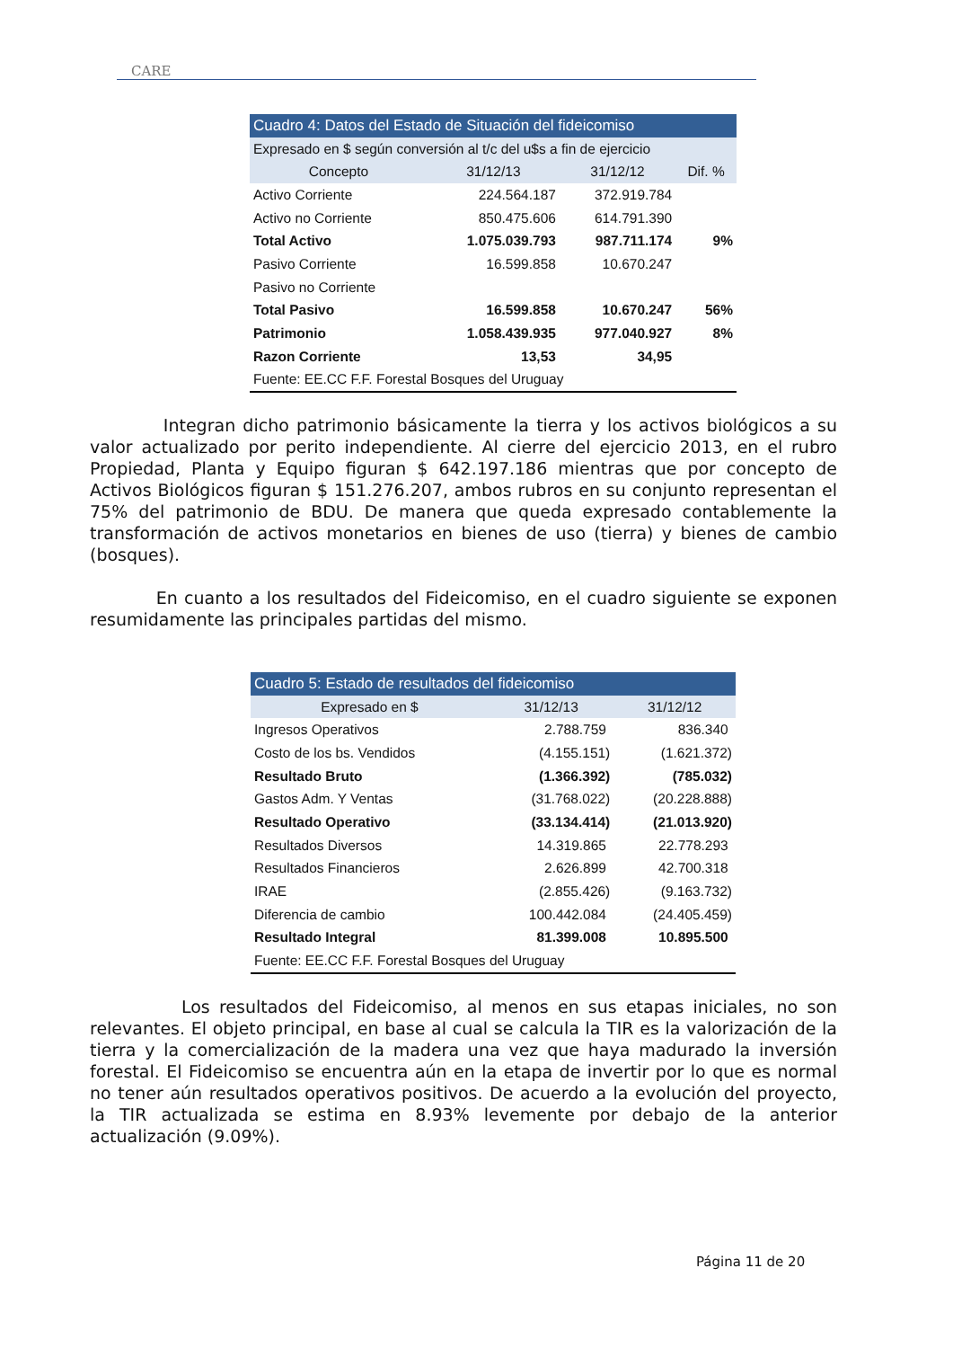CARE
| Cuadro 4: Datos del Estado de Situación del fideicomiso | | | |
| --- | --- | --- | --- |
| Expresado en $ según conversión al t/c del u$s a fin de ejercicio | | | |
| Concepto | 31/12/13 | 31/12/12 | Dif. % |
| Activo Corriente | 224.564.187 | 372.919.784 | |
| Activo no Corriente | 850.475.606 | 614.791.390 | |
| Total Activo | 1.075.039.793 | 987.711.174 | 9% |
| Pasivo Corriente | 16.599.858 | 10.670.247 | |
| Pasivo no Corriente | | | |
| Total Pasivo | 16.599.858 | 10.670.247 | 56% |
| Patrimonio | 1.058.439.935 | 977.040.927 | 8% |
| Razon Corriente | 13,53 | 34,95 | |
| Fuente: EE.CC F.F. Forestal Bosques del Uruguay | | | |
Integran dicho patrimonio básicamente la tierra y los activos biológicos a su valor actualizado por perito independiente. Al cierre del ejercicio 2013, en el rubro Propiedad, Planta y Equipo figuran $ 642.197.186 mientras que por concepto de Activos Biológicos figuran $ 151.276.207, ambos rubros en su conjunto representan el 75% del patrimonio de BDU. De manera que queda expresado contablemente la transformación de activos monetarios en bienes de uso (tierra) y bienes de cambio (bosques).
En cuanto a los resultados del Fideicomiso, en el cuadro siguiente se exponen resumidamente las principales partidas del mismo.
| Cuadro 5: Estado de resultados del fideicomiso | | |
| --- | --- | --- |
| Expresado en $ | 31/12/13 | 31/12/12 |
| Ingresos Operativos | 2.788.759 | 836.340 |
| Costo de los bs. Vendidos | (4.155.151) | (1.621.372) |
| Resultado Bruto | (1.366.392) | (785.032) |
| Gastos Adm. Y Ventas | (31.768.022) | (20.228.888) |
| Resultado Operativo | (33.134.414) | (21.013.920) |
| Resultados Diversos | 14.319.865 | 22.778.293 |
| Resultados Financieros | 2.626.899 | 42.700.318 |
| IRAE | (2.855.426) | (9.163.732) |
| Diferencia de cambio | 100.442.084 | (24.405.459) |
| Resultado Integral | 81.399.008 | 10.895.500 |
| Fuente: EE.CC F.F. Forestal Bosques del Uruguay | | |
Los resultados del Fideicomiso, al menos en sus etapas iniciales, no son relevantes. El objeto principal, en base al cual se calcula la TIR es la valorización de la tierra y la comercialización de la madera una vez que haya madurado la inversión forestal. El Fideicomiso se encuentra aún en la etapa de invertir por lo que es normal no tener aún resultados operativos positivos. De acuerdo a la evolución del proyecto, la TIR actualizada se estima en 8.93% levemente por debajo de la anterior actualización (9.09%).
Página 11 de 20